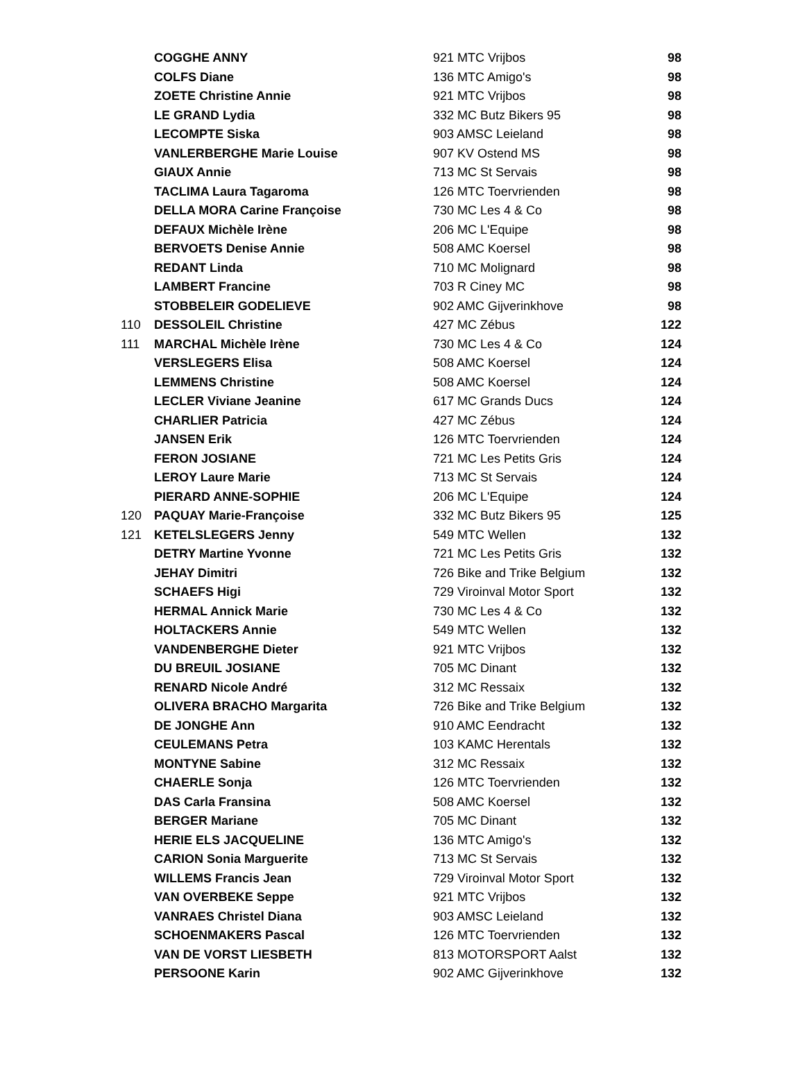| | COGGHE ANNY | 921 MTC Vrijbos | 98 |
| | COLFS Diane | 136 MTC Amigo's | 98 |
| | ZOETE Christine Annie | 921 MTC Vrijbos | 98 |
| | LE GRAND Lydia | 332 MC Butz Bikers 95 | 98 |
| | LECOMPTE Siska | 903 AMSC Leieland | 98 |
| | VANLERBERGHE Marie Louise | 907 KV Ostend MS | 98 |
| | GIAUX Annie | 713 MC St Servais | 98 |
| | TACLIMA Laura Tagaroma | 126 MTC Toervrienden | 98 |
| | DELLA MORA Carine Françoise | 730 MC Les 4 & Co | 98 |
| | DEFAUX Michèle Irène | 206 MC L'Equipe | 98 |
| | BERVOETS Denise Annie | 508 AMC Koersel | 98 |
| | REDANT Linda | 710 MC Molignard | 98 |
| | LAMBERT Francine | 703 R Ciney MC | 98 |
| | STOBBELEIR GODELIEVE | 902 AMC Gijverinkhove | 98 |
| 110 | DESSOLEIL Christine | 427 MC Zébus | 122 |
| 111 | MARCHAL Michèle Irène | 730 MC Les 4 & Co | 124 |
| | VERSLEGERS Elisa | 508 AMC Koersel | 124 |
| | LEMMENS Christine | 508 AMC Koersel | 124 |
| | LECLER Viviane Jeanine | 617 MC Grands Ducs | 124 |
| | CHARLIER Patricia | 427 MC Zébus | 124 |
| | JANSEN Erik | 126 MTC Toervrienden | 124 |
| | FERON JOSIANE | 721 MC Les Petits Gris | 124 |
| | LEROY Laure Marie | 713 MC St Servais | 124 |
| | PIERARD ANNE-SOPHIE | 206 MC L'Equipe | 124 |
| 120 | PAQUAY Marie-Françoise | 332 MC Butz Bikers 95 | 125 |
| 121 | KETELSLEGERS Jenny | 549 MTC Wellen | 132 |
| | DETRY Martine Yvonne | 721 MC Les Petits Gris | 132 |
| | JEHAY Dimitri | 726 Bike and Trike Belgium | 132 |
| | SCHAEFS Higi | 729 Viroinval Motor Sport | 132 |
| | HERMAL Annick Marie | 730 MC Les 4 & Co | 132 |
| | HOLTACKERS Annie | 549 MTC Wellen | 132 |
| | VANDENBERGHE Dieter | 921 MTC Vrijbos | 132 |
| | DU BREUIL JOSIANE | 705 MC Dinant | 132 |
| | RENARD Nicole André | 312 MC Ressaix | 132 |
| | OLIVERA BRACHO Margarita | 726 Bike and Trike Belgium | 132 |
| | DE JONGHE Ann | 910 AMC Eendracht | 132 |
| | CEULEMANS Petra | 103 KAMC Herentals | 132 |
| | MONTYNE Sabine | 312 MC Ressaix | 132 |
| | CHAERLE Sonja | 126 MTC Toervrienden | 132 |
| | DAS Carla Fransina | 508 AMC Koersel | 132 |
| | BERGER Mariane | 705 MC Dinant | 132 |
| | HERIE ELS JACQUELINE | 136 MTC Amigo's | 132 |
| | CARION Sonia Marguerite | 713 MC St Servais | 132 |
| | WILLEMS Francis Jean | 729 Viroinval Motor Sport | 132 |
| | VAN OVERBEKE Seppe | 921 MTC Vrijbos | 132 |
| | VANRAES Christel Diana | 903 AMSC Leieland | 132 |
| | SCHOENMAKERS Pascal | 126 MTC Toervrienden | 132 |
| | VAN DE VORST LIESBETH | 813 MOTORSPORT Aalst | 132 |
| | PERSOONE Karin | 902 AMC Gijverinkhove | 132 |